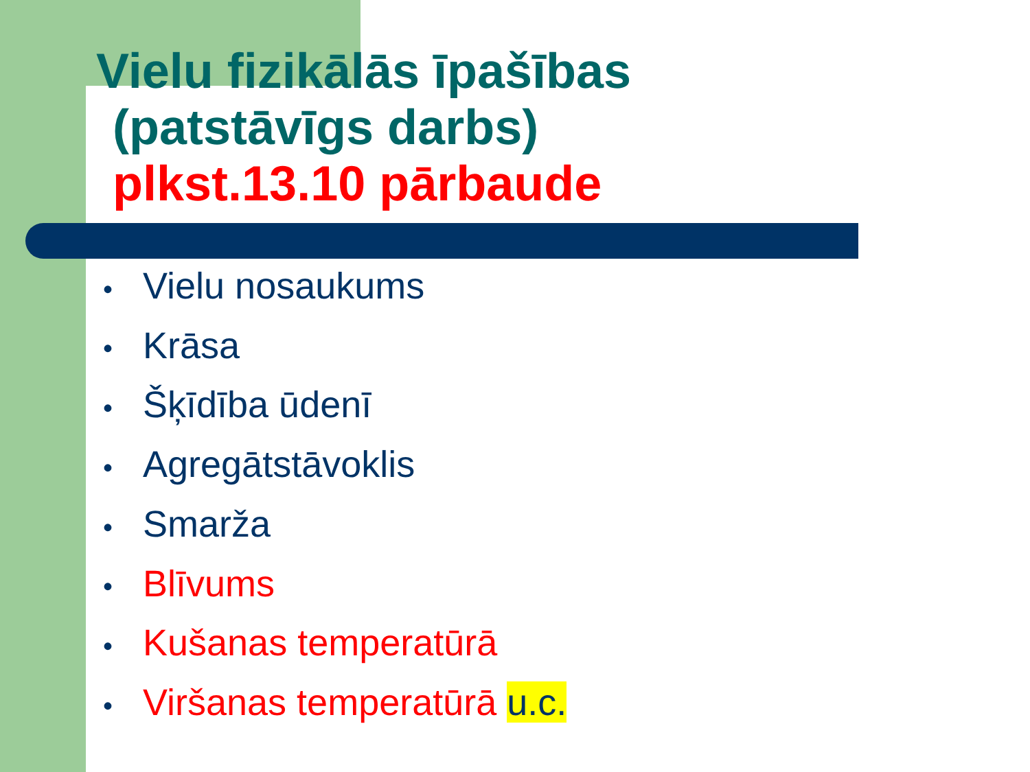Vielu fizikālās īpašības
(patstāvīgs darbs)
plkst.13.10 pārbaude
• Vielu nosaukums
• Krāsa
• Šķīdība ūdenī
• Agregātstāvoklis
• Smarža
• Blīvums
• Kušanas temperatūrā
• Viršanas temperatūrā u.c.